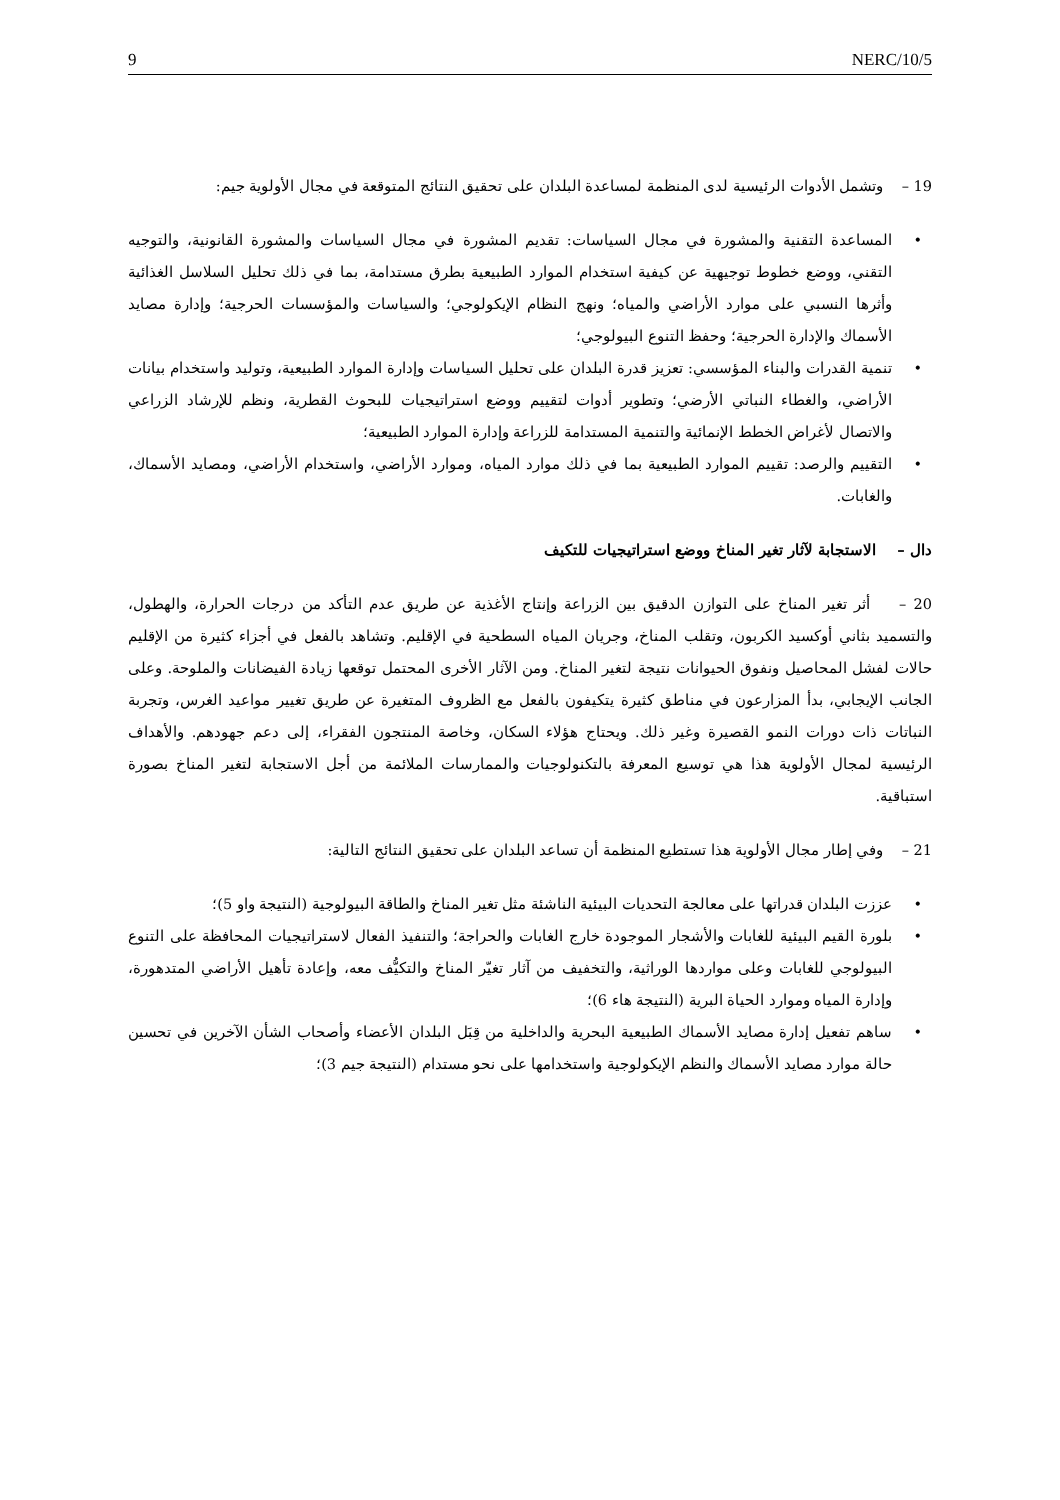9 NERC/10/5
19 – وتشمل الأدوات الرئيسية لدى المنظمة لمساعدة البلدان على تحقيق النتائج المتوقعة في مجال الأولوية جيم:
• المساعدة التقنية والمشورة في مجال السياسات: تقديم المشورة في مجال السياسات والمشورة القانونية، والتوجيه التقني، ووضع خطوط توجيهية عن كيفية استخدام الموارد الطبيعية بطرق مستدامة، بما في ذلك تحليل السلاسل الغذائية وأثرها النسبي على موارد الأراضي والمياه؛ ونهج النظام الإيكولوجي؛ والسياسات والمؤسسات الحرجية؛ وإدارة مصايد الأسماك والإدارة الحرجية؛ وحفظ التنوع البيولوجي؛
• تنمية القدرات والبناء المؤسسي: تعزيز قدرة البلدان على تحليل السياسات وإدارة الموارد الطبيعية، وتوليد واستخدام بيانات الأراضي، والغطاء النباتي الأرضي؛ وتطوير أدوات لتقييم ووضع استراتيجيات للبحوث القطرية، ونظم للإرشاد الزراعي والاتصال لأغراض الخطط الإنمائية والتنمية المستدامة للزراعة وإدارة الموارد الطبيعية؛
• التقييم والرصد: تقييم الموارد الطبيعية بما في ذلك موارد المياه، وموارد الأراضي، واستخدام الأراضي، ومصايد الأسماك، والغابات.
دال – الاستجابة لآثار تغير المناخ ووضع استراتيجيات للتكيف
20 – أثر تغير المناخ على التوازن الدقيق بين الزراعة وإنتاج الأغذية عن طريق عدم التأكد من درجات الحرارة، والهطول، والتسميد بثاني أوكسيد الكربون، وتقلب المناخ، وجريان المياه السطحية في الإقليم. وتشاهد بالفعل في أجزاء كثيرة من الإقليم حالات لفشل المحاصيل ونفوق الحيوانات نتيجة لتغير المناخ. ومن الآثار الأخرى المحتمل توقعها زيادة الفيضانات والملوحة. وعلى الجانب الإيجابي، بدأ المزارعون في مناطق كثيرة يتكيفون بالفعل مع الظروف المتغيرة عن طريق تغيير مواعيد الغرس، وتجربة النباتات ذات دورات النمو القصيرة وغير ذلك. ويحتاج هؤلاء السكان، وخاصة المنتجون الفقراء، إلى دعم جهودهم. والأهداف الرئيسية لمجال الأولوية هذا هي توسيع المعرفة بالتكنولوجيات والممارسات الملائمة من أجل الاستجابة لتغير المناخ بصورة استباقية.
21 – وفي إطار مجال الأولوية هذا تستطيع المنظمة أن تساعد البلدان على تحقيق النتائج التالية:
• عززت البلدان قدراتها على معالجة التحديات البيئية الناشئة مثل تغير المناخ والطاقة البيولوجية (النتيجة واو 5)؛
• بلورة القيم البيئية للغابات والأشجار الموجودة خارج الغابات والحراجة؛ والتنفيذ الفعال لاستراتيجيات المحافظة على التنوع البيولوجي للغابات وعلى مواردها الوراثية، والتخفيف من آثار تغيّر المناخ والتكيُّف معه، وإعادة تأهيل الأراضي المتدهورة، وإدارة المياه وموارد الحياة البرية (النتيجة هاء 6)؛
• ساهم تفعيل إدارة مصايد الأسماك الطبيعية البحرية والداخلية من قِبَل البلدان الأعضاء وأصحاب الشأن الآخرين في تحسين حالة موارد مصايد الأسماك والنظم الإيكولوجية واستخدامها على نحو مستدام (النتيجة جيم 3)؛